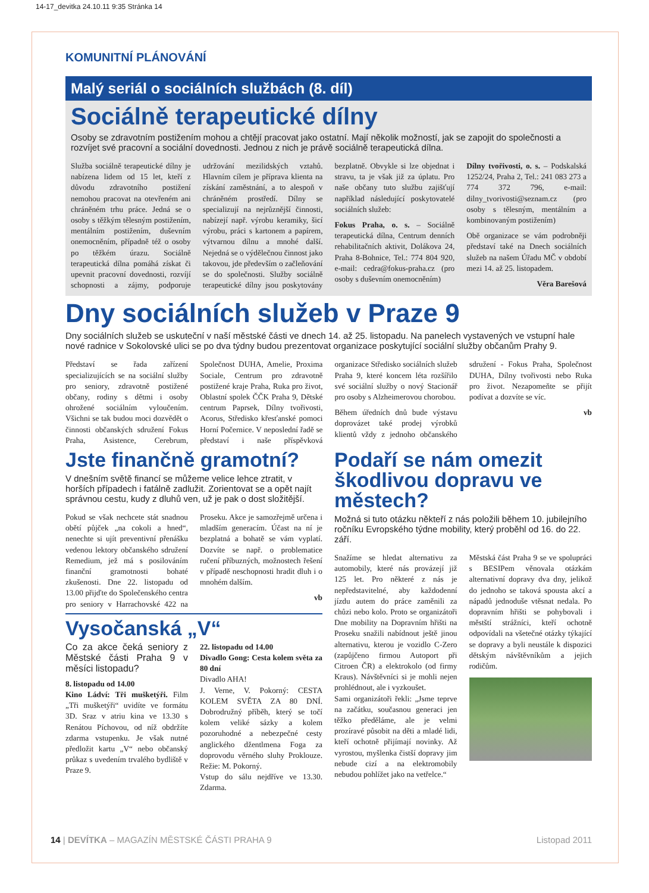14-17_devitka 24.10.11 9:35 Stránka 14
KOMUNITNÍ PLÁNOVÁNÍ
Malý seriál o sociálních službách (8. díl)
Sociálně terapeutické dílny
Osoby se zdravotním postižením mohou a chtějí pracovat jako ostatní. Mají několik možností, jak se zapojit do společnosti a rozvíjet své pracovní a sociální dovednosti. Jednou z nich je právě sociálně terapeutická dílna.
Služba sociálně terapeutické dílny je nabízena lidem od 15 let, kteří z důvodu zdravotního postižení nemohou pracovat na otevřeném ani chráněném trhu práce. Jedná se o osoby s těžkým tělesným postižením, mentálním postižením, duševním onemocněním, případně též o osoby po těžkém úrazu. Sociálně terapeutická dílna pomáhá získat či upevnit pracovní dovednosti, rozvíjí schopnosti a zájmy, podporuje udržování mezilidských vztahů. Hlavním cílem je příprava klienta na získání zaměstnání, a to alespoň v chráněném prostředí. Dílny se specializují na nejrůznější činnosti, nabízejí např. výrobu keramiky, šicí výrobu, práci s kartonem a papírem, výtvarnou dílnu a mnohé další. Nejedná se o výdělečnou činnost jako takovou, jde především o začleňování se do společnosti. Služby sociálně terapeutické dílny jsou poskytovány bezplatně. Obvykle si lze objednat i stravu, ta je však již za úplatu. Pro naše občany tuto službu zajišťují například následující poskytovatelé sociálních služeb:
Fokus Praha, o. s. – Sociálně terapeutická dílna, Centrum denních rehabilitačních aktivit, Dolákova 24, Praha 8-Bohnice, Tel.: 774 804 920, e-mail: cedra@fokus-praha.cz (pro osoby s duševním onemocněním)
Dílny tvořivosti, o. s. – Podskalská 1252/24, Praha 2, Tel.: 241 083 273 a 774 372 796, e-mail: dilny_tvorivosti@seznam.cz (pro osoby s tělesným, mentálním a kombinovaným postižením)
Obě organizace se vám podrobněji představí také na Dnech sociálních služeb na našem Úřadu MČ v období mezi 14. až 25. listopadem.
Věra Barešová
Dny sociálních služeb v Praze 9
Dny sociálních služeb se uskuteční v naší městské části ve dnech 14. až 25. listopadu. Na panelech vystavených ve vstupní hale nové radnice v Sokolovské ulici se po dva týdny budou prezentovat organizace poskytující sociální služby občanům Prahy 9.
Představí se řada zařízení specializujících se na sociální služby pro seniory, zdravotně postižené občany, rodiny s dětmi i osoby ohrožené sociálním vyloučením. Všichni se tak budou moci dozvědět o činnosti občanských sdružení Fokus Praha, Asistence, Cerebrum, Společnost DUHA, Amelie, Proxima Sociale, Centrum pro zdravotně postižené kraje Praha, Ruka pro život, Oblastní spolek ČČK Praha 9, Dětské centrum Paprsek, Dílny tvořivosti, Acorus, Středisko křesťanské pomoci Horní Počernice. V neposlední řadě se představí i naše příspěvková organizace Středisko sociálních služeb Praha 9, které koncem léta rozšířilo své sociální služby o nový Stacionář pro osoby s Alzheimerovou chorobou.
Během úředních dnů bude výstavu doprovázet také prodej výrobků klientů vždy z jednoho občanského sdružení - Fokus Praha, Společnost DUHA, Dílny tvořivosti nebo Ruka pro život. Nezapomeňte se přijít podívat a dozvíte se víc.
vb
Jste finančně gramotní?
V dnešním světě financí se můžeme velice lehce ztratit, v horších případech i fatálně zadlužit. Zorientovat se a opět najít správnou cestu, kudy z dluhů ven, už je pak o dost složitější.
Pokud se však nechcete stát snadnou obětí půjček „na cokoli a hned“, nenechte si ujít preventivní přenášku vedenou lektory občanského sdružení Remedium, jež má s posilováním finanční gramotnosti bohaté zkušenosti. Dne 22. listopadu od 13.00 přijďte do Společenského centra pro seniory v Harrachovské 422 na Proseku. Akce je samozřejmě určena i mladším generacím. Účast na ní je bezplatná a bohatě se vám vyplatí. Dozvíte se např. o problematice ručení příbuzných, možnostech řešení v případě neschopnosti hradit dluh i o mnohém dalším.
vb
Vysočanská „V“
Co za akce čeká seniory z Městské části Praha 9 v měsíci listopadu?
8. listopadu od 14.00
Kino Ládví: Tři mušketýři. Film „Tři mušketýři“ uvidíte ve formátu 3D. Sraz v atriu kina ve 13.30 s Renátou Píchovou, od níž obdržíte zdarma vstupenku. Je však nutné předložit kartu „V“ nebo občanský průkaz s uvedením trvalého bydliště v Praze 9.
22. listopadu od 14.00
Divadlo Gong: Cesta kolem světa za 80 dní
Divadlo AHA!
J. Verne, V. Pokorný: CESTA KOLEM SVĚTA ZA 80 DNÍ. Dobrodružný příběh, který se točí kolem veliké sázky a kolem pozoruhodné a nebezpečné cesty anglického džentlmena Foga za doprovodu věrného sluhy Proklouze. Režie: M. Pokorný.
Vstup do sálu nejdříve ve 13.30. Zdarma.
Podaří se nám omezit škodlivou dopravu ve městech?
Možná si tuto otázku někteří z nás položili během 10. jubilejního ročníku Evropského týdne mobility, který proběhl od 16. do 22. září.
Snažíme se hledat alternativu za automobily, které nás provázejí již 125 let. Pro některé z nás je nepředstavitelné, aby každodenní jízdu autem do práce zaměnili za chůzi nebo kolo. Proto se organizátoři Dne mobility na Dopravním hřišti na Proseku snažili nabídnout ještě jinou alternativu, kterou je vozidlo C-Zero (zapůjčeno firmou Autoport při Citroen ČR) a elektrokolo (od firmy Kraus). Návštěvníci si je mohli nejen prohlédnout, ale i vyzkoušet.
Sami organizátoři řekli: „Jsme teprve na začátku, současnou generaci jen těžko předěláme, ale je velmi prozíravé působit na děti a mladé lidi, kteří ochotně přijímají novinky. Až vyrostou, myšlenka čistší dopravy jim nebude cizí a na elektromobily nebudou pohlížet jako na vetřelce.“
Městská část Praha 9 se ve spolupráci s BESIPem věnovala otázkám alternativní dopravy dva dny, jelikož do jednoho se taková spousta akcí a nápadů jednoduše vtěsnat nedala. Po dopravním hřišti se pohybovali i městští strážníci, kteří ochotně odpovídali na všetečné otázky týkající se dopravy a byli neustále k dispozici dětským návštěvníkům a jejich rodičům.
14 | DEVÍTKA – MAGAZÍN MĚSTSKÉ ČÁSTI PRAHA 9 Listopad 2011